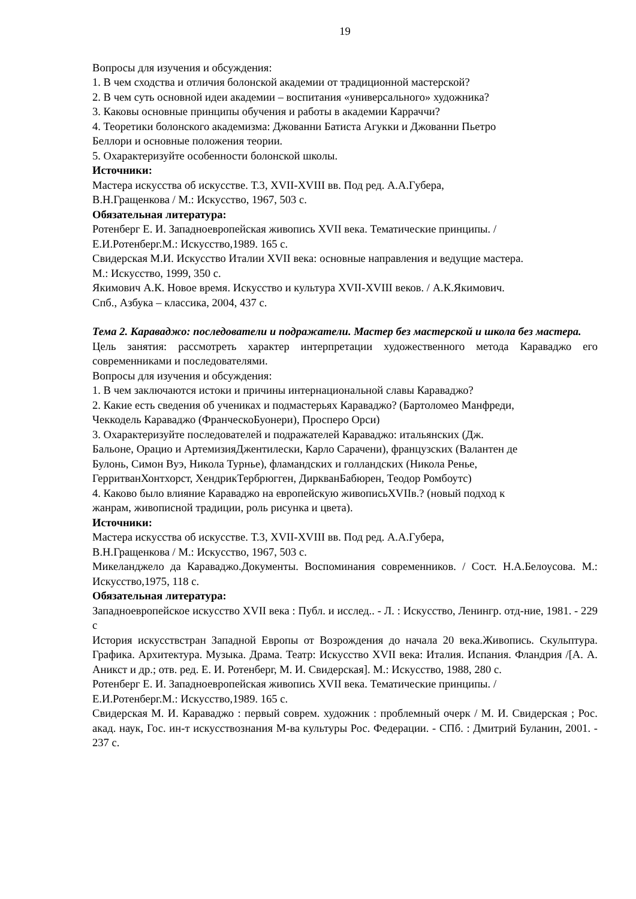19
Вопросы для изучения и обсуждения:
1. В чем сходства и отличия болонской академии от традиционной мастерской?
2. В чем суть основной идеи академии – воспитания «универсального» художника?
3. Каковы основные принципы обучения и работы в академии Карраччи?
4. Теоретики болонского академизма: Джованни Батиста Агукки и Джованни Пьетро
Беллори и основные положения теории.
5. Охарактеризуйте особенности болонской школы.
Источники:
Мастера искусства об искусстве. Т.3, XVII-XVIII вв. Под ред. А.А.Губера,
В.Н.Гращенкова / М.: Искусство, 1967, 503 с.
Обязательная литература:
Ротенберг Е. И. Западноевропейская живопись XVII века. Тематические принципы. /
Е.И.Ротенберг.М.: Искусство,1989. 165 с.
Свидерская М.И. Искусство Италии XVII века: основные направления и ведущие мастера.
М.: Искусство, 1999, 350 с.
Якимович А.К. Новое время. Искусство и культура XVII-XVIII веков. / А.К.Якимович.
Спб., Азбука – классика, 2004, 437 с.
Тема 2. Караваджо: последователи и подражатели. Мастер без мастерской и школа без мастера.
Цель занятия: рассмотреть характер интерпретации художественного метода Караваджо его современниками и последователями.
Вопросы для изучения и обсуждения:
1. В чем заключаются истоки и причины интернациональной славы Караваджо?
2. Какие есть сведения об учениках и подмастерьях Караваджо? (Бартоломео Манфреди,
Чеккодель Караваджо (ФранческоБуонери), Просперо Орси)
3. Охарактеризуйте последователей и подражателей Караваджо: итальянских (Дж.
Бальоне, Орацио и АртемизияДжентилески, Карло Сарачени), французских (Валантен де
Булонь, Симон Вуэ, Никола Турнье), фламандских и голландских (Никола Ренье,
ГерритванХонтхорст, ХендрикТербрюгген, ДиркванБабюрен, Теодор Ромбоутс)
4. Каково было влияние Караваджо на европейскую живописьXVIIв.? (новый подход к
жанрам, живописной традиции, роль рисунка и цвета).
Источники:
Мастера искусства об искусстве. Т.3, XVII-XVIII вв. Под ред. А.А.Губера,
В.Н.Гращенкова / М.: Искусство, 1967, 503 с.
Микеланджело да Караваджо.Документы. Воспоминания современников. / Сост. Н.А.Белоусова. М.: Искусство,1975, 118 с.
Обязательная литература:
Западноевропейское искусство XVII века : Публ. и исслед.. - Л. : Искусство, Ленингр. отд-ние, 1981. - 229 с
История искусствстран Западной Европы от Возрождения до начала 20 века.Живопись. Скульптура. Графика. Архитектура. Музыка. Драма. Театр: Искусство XVII века: Италия. Испания. Фландрия /[А. А. Аникст и др.; отв. ред. Е. И. Ротенберг, М. И. Свидерская]. М.: Искусство, 1988, 280 с.
Ротенберг Е. И. Западноевропейская живопись XVII века. Тематические принципы. /
Е.И.Ротенберг.М.: Искусство,1989. 165 с.
Свидерская М. И. Караваджо : первый соврем. художник : проблемный очерк / М. И. Свидерская ; Рос. акад. наук, Гос. ин-т искусствознания М-ва культуры Рос. Федерации. - СПб. : Дмитрий Буланин, 2001. - 237 с.